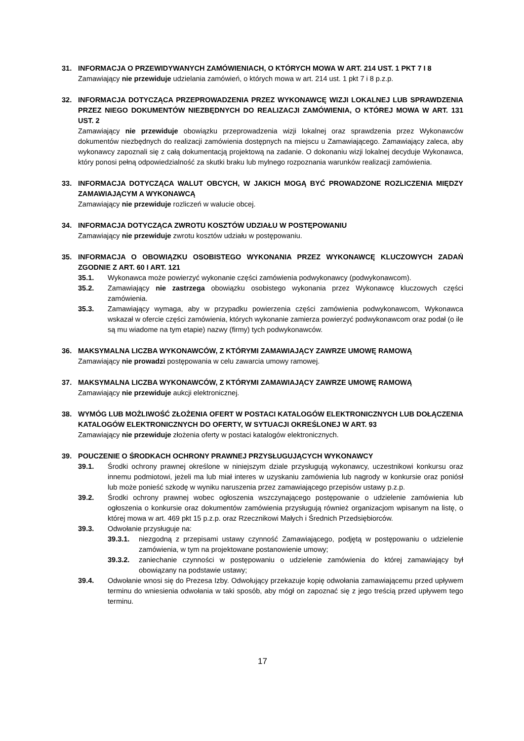31. INFORMACJA O PRZEWIDYWANYCH ZAMÓWIENIACH, O KTÓRYCH MOWA W ART. 214 UST. 1 PKT 7 I 8
Zamawiający nie przewiduje udzielania zamówień, o których mowa w art. 214 ust. 1 pkt 7 i 8 p.z.p.
32. INFORMACJA DOTYCZĄCA PRZEPROWADZENIA PRZEZ WYKONAWCĘ WIZJI LOKALNEJ LUB SPRAWDZENIA PRZEZ NIEGO DOKUMENTÓW NIEZBĘDNYCH DO REALIZACJI ZAMÓWIENIA, O KTÓREJ MOWA W ART. 131 UST. 2
Zamawiający nie przewiduje obowiązku przeprowadzenia wizji lokalnej oraz sprawdzenia przez Wykonawców dokumentów niezbędnych do realizacji zamówienia dostępnych na miejscu u Zamawiającego. Zamawiający zaleca, aby wykonawcy zapoznali się z całą dokumentacją projektową na zadanie. O dokonaniu wizji lokalnej decyduje Wykonawca, który ponosi pełną odpowiedzialność za skutki braku lub mylnego rozpoznania warunków realizacji zamówienia.
33. INFORMACJA DOTYCZĄCA WALUT OBCYCH, W JAKICH MOGĄ BYĆ PROWADZONE ROZLICZENIA MIĘDZY ZAMAWIAJĄCYM A WYKONAWCĄ
Zamawiający nie przewiduje rozliczeń w walucie obcej.
34. INFORMACJA DOTYCZĄCA ZWROTU KOSZTÓW UDZIAŁU W POSTĘPOWANIU
Zamawiający nie przewiduje zwrotu kosztów udziału w postępowaniu.
35. INFORMACJA O OBOWIĄZKU OSOBISTEGO WYKONANIA PRZEZ WYKONAWCĘ KLUCZOWYCH ZADAŃ ZGODNIE Z ART. 60 I ART. 121
35.1. Wykonawca może powierzyć wykonanie części zamówienia podwykonawcy (podwykonawcom).
35.2. Zamawiający nie zastrzega obowiązku osobistego wykonania przez Wykonawcę kluczowych części zamówienia.
35.3. Zamawiający wymaga, aby w przypadku powierzenia części zamówienia podwykonawcom, Wykonawca wskazał w ofercie części zamówienia, których wykonanie zamierza powierzyć podwykonawcom oraz podał (o ile są mu wiadome na tym etapie) nazwy (firmy) tych podwykonawców.
36. MAKSYMALNA LICZBA WYKONAWCÓW, Z KTÓRYMI ZAMAWIAJĄCY ZAWRZE UMOWĘ RAMOWĄ
Zamawiający nie prowadzi postępowania w celu zawarcia umowy ramowej.
37. MAKSYMALNA LICZBA WYKONAWCÓW, Z KTÓRYMI ZAMAWIAJĄCY ZAWRZE UMOWĘ RAMOWĄ
Zamawiający nie przewiduje aukcji elektronicznej.
38. WYMÓG LUB MOŻLIWOŚĆ ZŁOŻENIA OFERT W POSTACI KATALOGÓW ELEKTRONICZNYCH LUB DOŁĄCZENIA KATALOGÓW ELEKTRONICZNYCH DO OFERTY, W SYTUACJI OKREŚLONEJ W ART. 93
Zamawiający nie przewiduje złożenia oferty w postaci katalogów elektronicznych.
39. POUCZENIE O ŚRODKACH OCHRONY PRAWNEJ PRZYSŁUGUJĄCYCH WYKONAWCY
39.1. Środki ochrony prawnej określone w niniejszym dziale przysługują wykonawcy, uczestnikowi konkursu oraz innemu podmiotowi, jeżeli ma lub miał interes w uzyskaniu zamówienia lub nagrody w konkursie oraz poniósł lub może ponieść szkodę w wyniku naruszenia przez zamawiającego przepisów ustawy p.z.p.
39.2. Środki ochrony prawnej wobec ogłoszenia wszczynającego postępowanie o udzielenie zamówienia lub ogłoszenia o konkursie oraz dokumentów zamówienia przysługują również organizacjom wpisanym na listę, o której mowa w art. 469 pkt 15 p.z.p. oraz Rzecznikowi Małych i Średnich Przedsiębiorców.
39.3. Odwołanie przysługuje na:
39.3.1. niezgodną z przepisami ustawy czynność Zamawiającego, podjętą w postępowaniu o udzielenie zamówienia, w tym na projektowane postanowienie umowy;
39.3.2. zaniechanie czynności w postępowaniu o udzielenie zamówienia do której zamawiający był obowiązany na podstawie ustawy;
39.4. Odwołanie wnosi się do Prezesa Izby. Odwołujący przekazuje kopię odwołania zamawiającemu przed upływem terminu do wniesienia odwołania w taki sposób, aby mógł on zapoznać się z jego treścią przed upływem tego terminu.
17